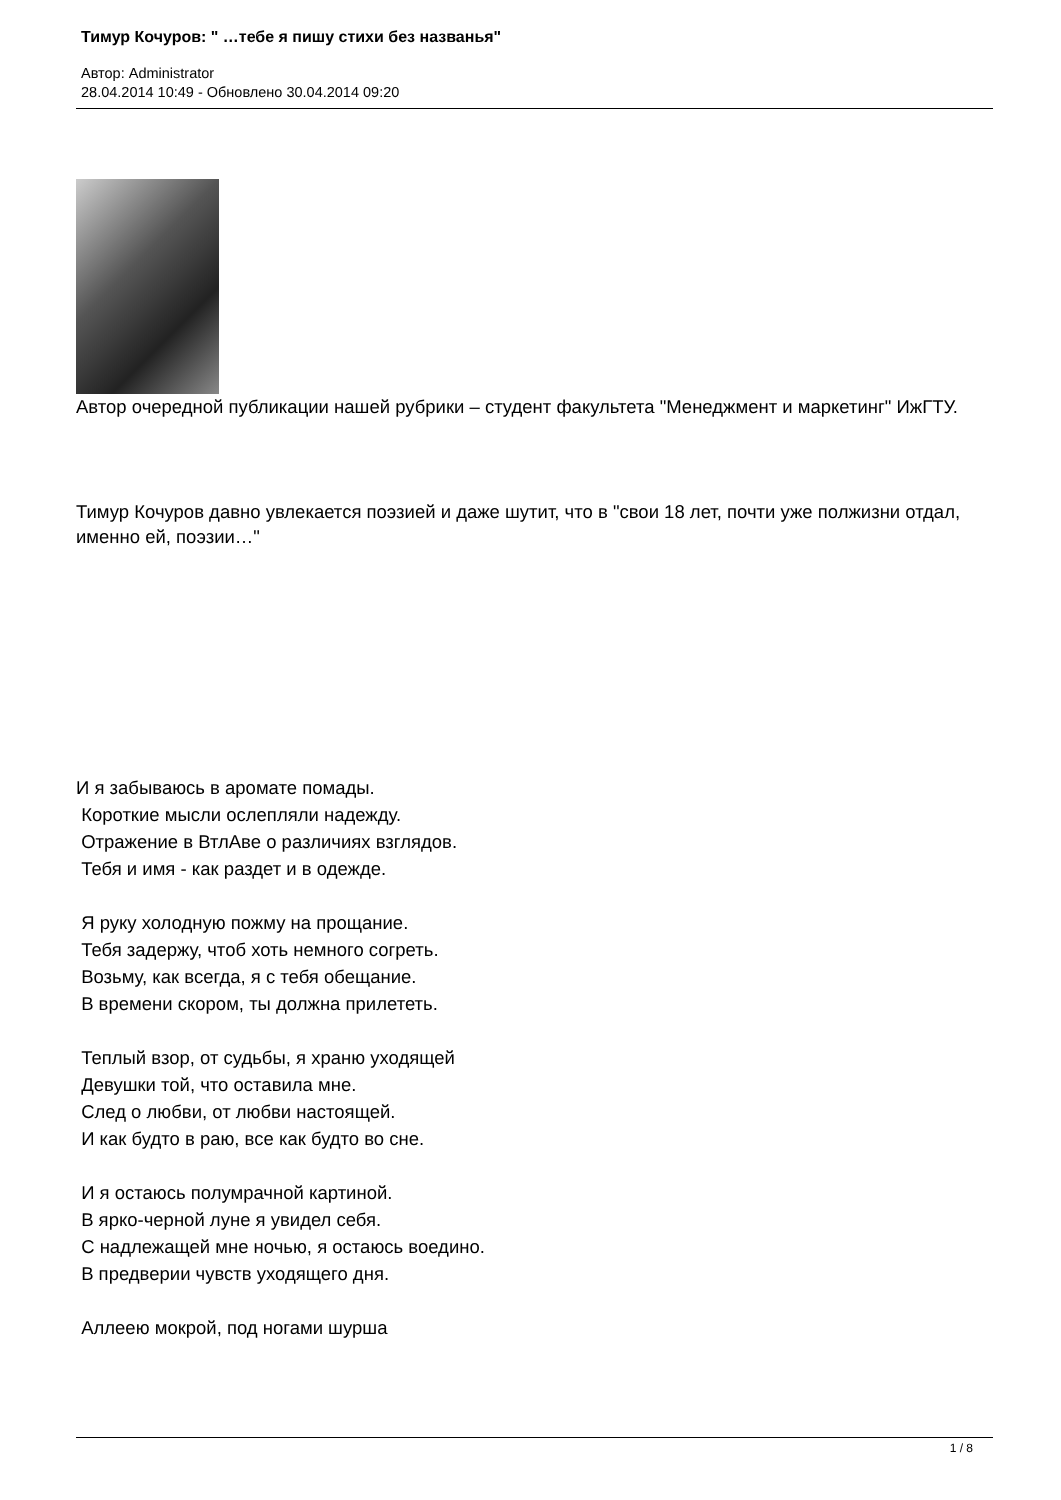Тимур Кочуров: " …тебе я пишу стихи без названья"
Автор: Administrator
28.04.2014 10:49 - Обновлено 30.04.2014 09:20
Автор очередной публикации нашей рубрики – студент факультета "Менеджмент и маркетинг" ИжГТУ.
Тимур Кочуров давно увлекается поэзией и даже шутит, что в "свои 18 лет, почти уже полжизни отдал, именно ей, поэзии…"
И я забываюсь в аромате помады.
Короткие мысли ослепляли надежду.
Отражение в ВтлАве о различиях взглядов.
Тебя и имя - как раздет и в одежде.
Я руку холодную пожму на прощание.
Тебя задержу, чтоб хоть немного согреть.
Возьму, как всегда, я с тебя обещание.
В времени скором, ты должна прилететь.
Теплый взор, от судьбы, я храню уходящей
Девушки той, что оставила мне.
След о любви, от любви настоящей.
И как будто в раю, все как будто во сне.
И я остаюсь полумрачной картиной.
В ярко-черной луне я увидел себя.
С надлежащей мне ночью, я остаюсь воедино.
В предверии чувств уходящего дня.
Аллеею мокрой, под ногами шурша
1 / 8